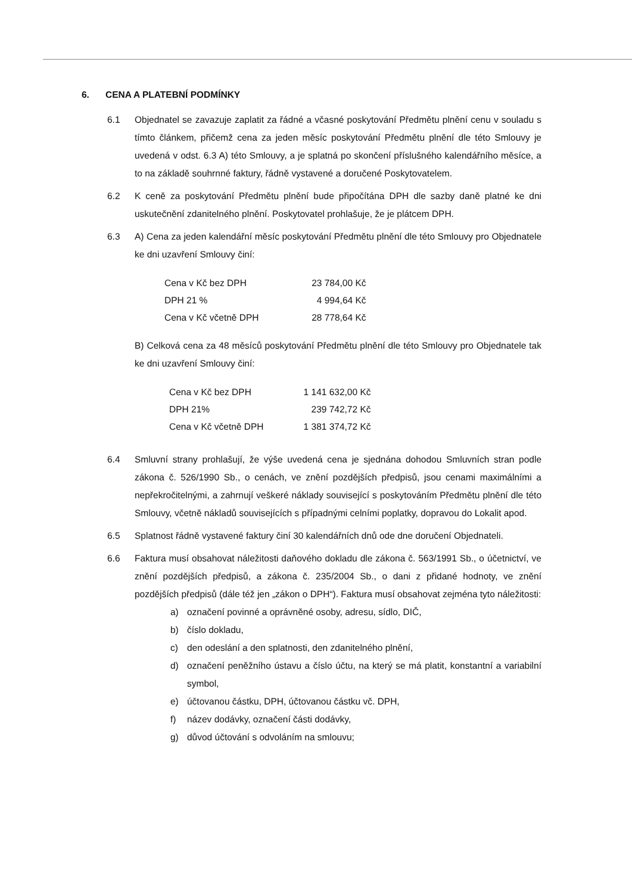6. CENA A PLATEBNÍ PODMÍNKY
6.1 Objednatel se zavazuje zaplatit za řádné a včasné poskytování Předmětu plnění cenu v souladu s tímto článkem, přičemž cena za jeden měsíc poskytování Předmětu plnění dle této Smlouvy je uvedená v odst. 6.3 A) této Smlouvy, a je splatná po skončení příslušného kalendářního měsíce, a to na základě souhrnné faktury, řádně vystavené a doručené Poskytovatelem.
6.2 K ceně za poskytování Předmětu plnění bude připočítána DPH dle sazby daně platné ke dni uskutečnění zdanitelného plnění. Poskytovatel prohlašuje, že je plátcem DPH.
6.3 A) Cena za jeden kalendářní měsíc poskytování Předmětu plnění dle této Smlouvy pro Objednatele ke dni uzavření Smlouvy činí:
| Cena v Kč bez DPH | 23 784,00 Kč |
| DPH 21 % | 4 994,64 Kč |
| Cena v Kč včetně DPH | 28 778,64 Kč |
B) Celková cena za 48 měsíců poskytování Předmětu plnění dle této Smlouvy pro Objednatele tak ke dni uzavření Smlouvy činí:
| Cena v Kč bez DPH | 1 141 632,00 Kč |
| DPH 21% | 239 742,72 Kč |
| Cena v Kč včetně DPH | 1 381 374,72 Kč |
6.4 Smluvní strany prohlašují, že výše uvedená cena je sjednána dohodou Smluvních stran podle zákona č. 526/1990 Sb., o cenách, ve znění pozdějších předpisů, jsou cenami maximálními a nepřekročitelnými, a zahrnují veškeré náklady související s poskytováním Předmětu plnění dle této Smlouvy, včetně nákladů souvisejících s případnými celními poplatky, dopravou do Lokalit apod.
6.5 Splatnost řádně vystavené faktury činí 30 kalendářních dnů ode dne doručení Objednateli.
6.6 Faktura musí obsahovat náležitosti daňového dokladu dle zákona č. 563/1991 Sb., o účetnictví, ve znění pozdějších předpisů, a zákona č. 235/2004 Sb., o dani z přidané hodnoty, ve znění pozdějších předpisů (dále též jen „zákon o DPH“). Faktura musí obsahovat zejména tyto náležitosti:
a) označení povinné a oprávněné osoby, adresu, sídlo, DIČ,
b) číslo dokladu,
c) den odeslání a den splatnosti, den zdanitelného plnění,
d) označení peněžního ústavu a číslo účtu, na který se má platit, konstantní a variabilní symbol,
e) účtovanou částku, DPH, účtovanou částku vč. DPH,
f) název dodávky, označení části dodávky,
g) důvod účtování s odvoláním na smlouvu;